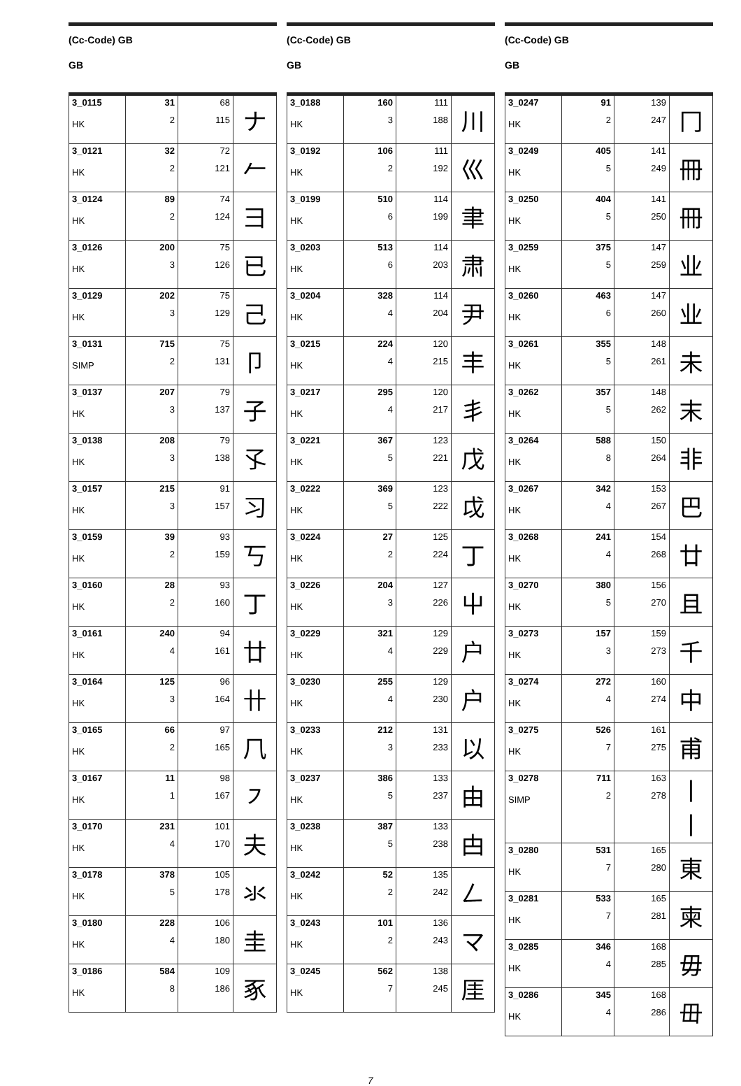(Cc-Code) GB
GB
| 3_0115 HK | 31 2 | 68 115 | ナ |
| 3_0121 HK | 32 2 | 72 121 | 𠂉 |
| 3_0124 HK | 89 2 | 74 124 | ⺕ |
| 3_0126 HK | 200 3 | 75 126 | 已 |
| 3_0129 HK | 202 3 | 75 129 | 己 |
| 3_0131 SIMP | 715 2 | 75 131 | 卩 |
| 3_0137 HK | 207 3 | 79 137 | 子 |
| 3_0138 HK | 208 3 | 79 138 | 孓 |
| 3_0157 HK | 215 3 | 91 157 | 习 |
| 3_0159 HK | 39 2 | 93 159 | 丂 |
| 3_0160 HK | 28 2 | 93 160 | 丁 |
| 3_0161 HK | 240 4 | 94 161 | 廿 |
| 3_0164 HK | 125 3 | 96 164 | 卄 |
| 3_0165 HK | 66 2 | 97 165 | 𠘨 |
| 3_0167 HK | 11 1 | 98 167 | ㇇ |
| 3_0170 HK | 231 4 | 101 170 | 夫 |
| 3_0178 HK | 378 5 | 105 178 | 氺 |
| 3_0180 HK | 228 4 | 106 180 | 圭 |
| 3_0186 HK | 584 8 | 109 186 | 豖 |
(Cc-Code) GB
GB
| 3_0188 HK | 160 3 | 111 188 | 川 |
| 3_0192 HK | 106 2 | 111 192 | 巛 |
| 3_0199 HK | 510 6 | 114 199 | 聿 |
| 3_0203 HK | 513 6 | 114 203 | 肃 |
| 3_0204 HK | 328 4 | 114 204 | 尹 |
| 3_0215 HK | 224 4 | 120 215 | 丰 |
| 3_0217 HK | 295 4 | 120 217 | 丯 |
| 3_0221 HK | 367 5 | 123 221 | 戊 |
| 3_0222 HK | 369 5 | 123 222 | 戉 |
| 3_0224 HK | 27 2 | 125 224 | 丁 |
| 3_0226 HK | 204 3 | 127 226 | 屮 |
| 3_0229 HK | 321 4 | 129 229 | 户 |
| 3_0230 HK | 255 4 | 129 230 | 戸 |
| 3_0233 HK | 212 3 | 131 233 | 以 |
| 3_0237 HK | 386 5 | 133 237 | 由 |
| 3_0238 HK | 387 5 | 133 238 | 甴 |
| 3_0242 HK | 52 2 | 135 242 | 𠃋 |
| 3_0243 HK | 101 2 | 136 243 | マ |
| 3_0245 HK | 562 7 | 138 245 | 厓 |
(Cc-Code) GB
GB
| 3_0247 HK | 91 2 | 139 247 | 冂 |
| 3_0249 HK | 405 5 | 141 249 | 冊 |
| 3_0250 HK | 404 5 | 141 250 | 冊 |
| 3_0259 HK | 375 5 | 147 259 | 业 |
| 3_0260 HK | 463 6 | 147 260 | 业 |
| 3_0261 HK | 355 5 | 148 261 | 未 |
| 3_0262 HK | 357 5 | 148 262 | 末 |
| 3_0264 HK | 588 8 | 150 264 | 非 |
| 3_0267 HK | 342 4 | 153 267 | 巴 |
| 3_0268 HK | 241 4 | 154 268 | 廿 |
| 3_0270 HK | 380 5 | 156 270 | 且 |
| 3_0273 HK | 157 3 | 159 273 | 千 |
| 3_0274 HK | 272 4 | 160 274 | 中 |
| 3_0275 HK | 526 7 | 161 275 | 甫 |
| 3_0278 SIMP | 711 2 | 163 278 | 丨丨 |
| 3_0280 HK | 531 7 | 165 280 | 東 |
| 3_0281 HK | 533 7 | 165 281 | 柬 |
| 3_0285 HK | 346 4 | 168 285 | 毋 |
| 3_0286 HK | 345 4 | 168 286 | 毌 |
7